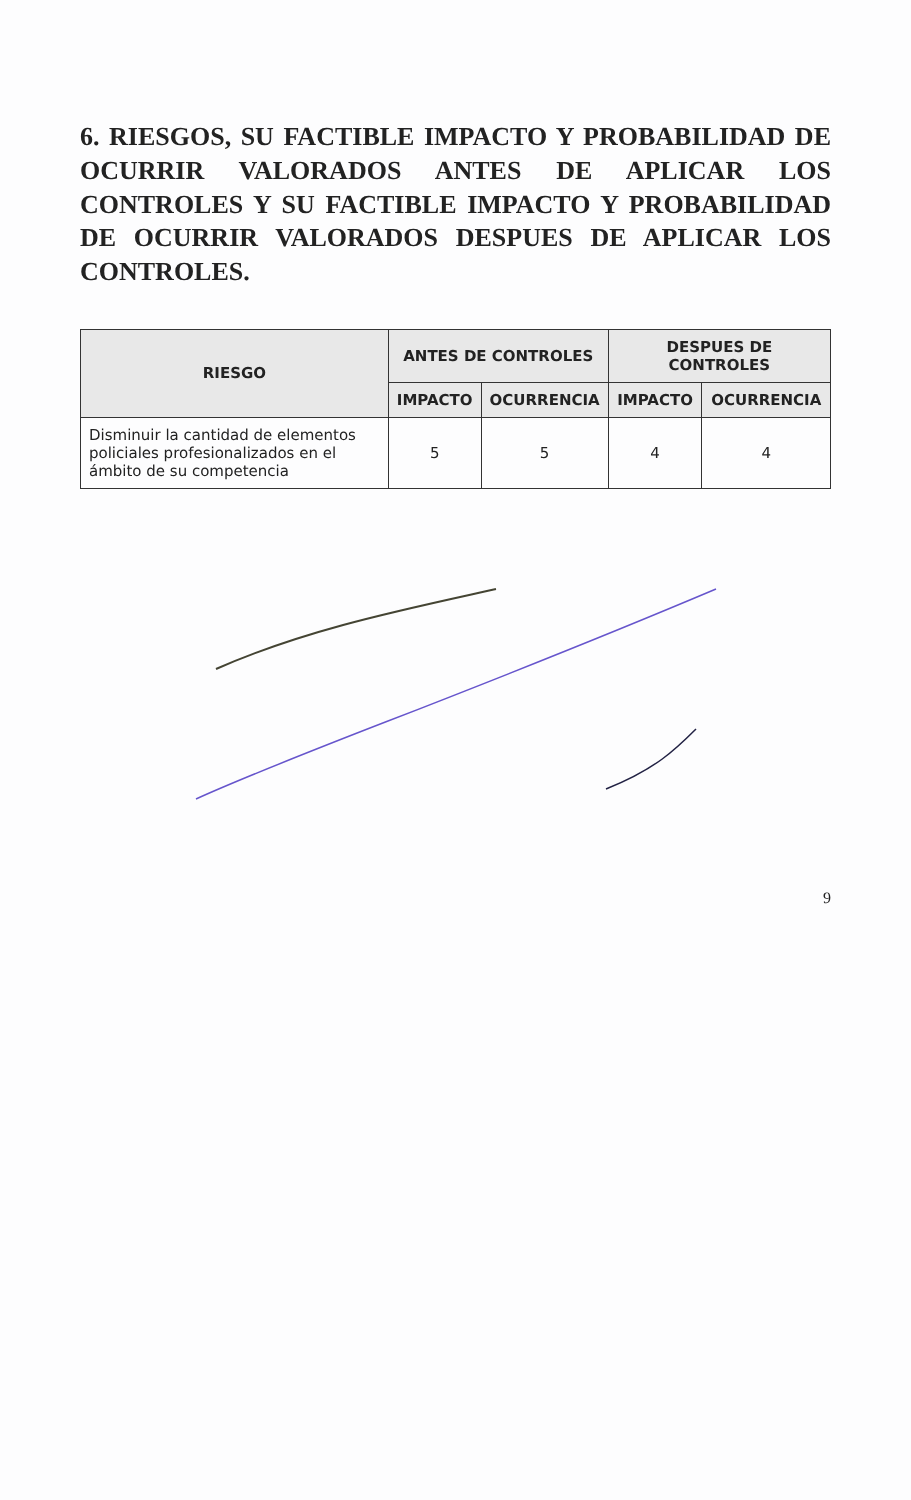6. RIESGOS, SU FACTIBLE IMPACTO Y PROBABILIDAD DE OCURRIR VALORADOS ANTES DE APLICAR LOS CONTROLES Y SU FACTIBLE IMPACTO Y PROBABILIDAD DE OCURRIR VALORADOS DESPUES DE APLICAR LOS CONTROLES.
| RIESGO | ANTES DE CONTROLES | | DESPUES DE CONTROLES | |
| --- | --- | --- | --- | --- |
| | IMPACTO | OCURRENCIA | IMPACTO | OCURRENCIA |
| Disminuir la cantidad de elementos policiales profesionalizados en el ámbito de su competencia | 5 | 5 | 4 | 4 |
9